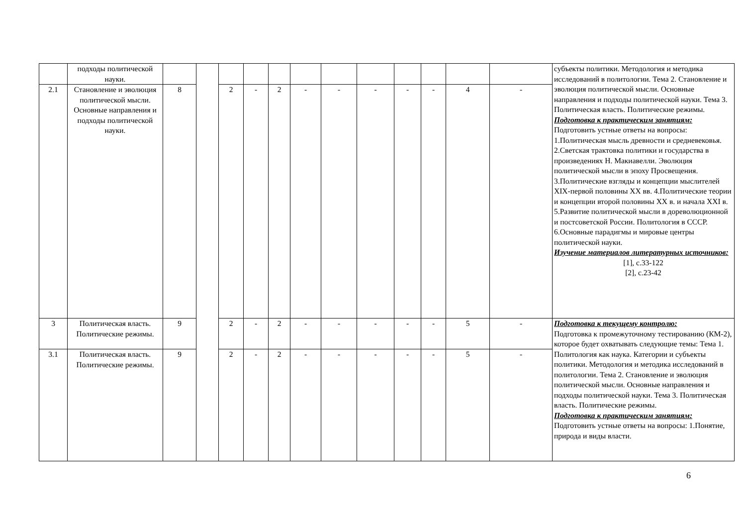| | подходы политической науки. | | | | | | | | | | | | | субъекты политики. Методология и методика исследований в политологии. Тема 2. Становление и эволюция политической мысли. Основные направления и подходы политической науки. Тема 3. Политическая власть. Политические режимы. Подготовка к практическим занятиям: Подготовить устные ответы на вопросы: 1.Политическая мысль древности и средневековья. 2.Светская трактовка политики и государства в произведениях Н. Макиавелли. Эволюция политической мысли в эпоху Просвещения. 3.Политические взгляды и концепции мыслителей XIX-первой половины XX вв. 4.Политические теории и концепции второй половины XX в. и начала XXI в. 5.Развитие политической мысли в дореволюционной и постсоветской России. Политология в СССР. 6.Основные парадигмы и мировые центры политической науки. Изучение материалов литературных источников: [1], с.33-122 [2], с.23-42 |
| 2.1 | Становление и эволюция политической мысли. Основные направления и подходы политической науки. | 8 | | 2 | - | 2 | - | - | - | - | - | 4 | - | |
| 3 | Политическая власть. Политические режимы. | 9 | | 2 | - | 2 | - | - | - | - | - | 5 | - | Подготовка к текущему контролю: Подготовка к промежуточному тестированию (КМ-2), которое будет охватывать следующие темы: Тема 1. Политология как наука. Категории и субъекты политики. Методология и методика исследований в политологии. Тема 2. Становление и эволюция политической мысли. Основные направления и подходы политической науки. Тема 3. Политическая власть. Политические режимы. Подготовка к практическим занятиям: Подготовить устные ответы на вопросы: 1.Понятие, природа и виды власти. |
| 3.1 | Политическая власть. Политические режимы. | 9 | | 2 | - | 2 | - | - | - | - | - | 5 | - | |
6